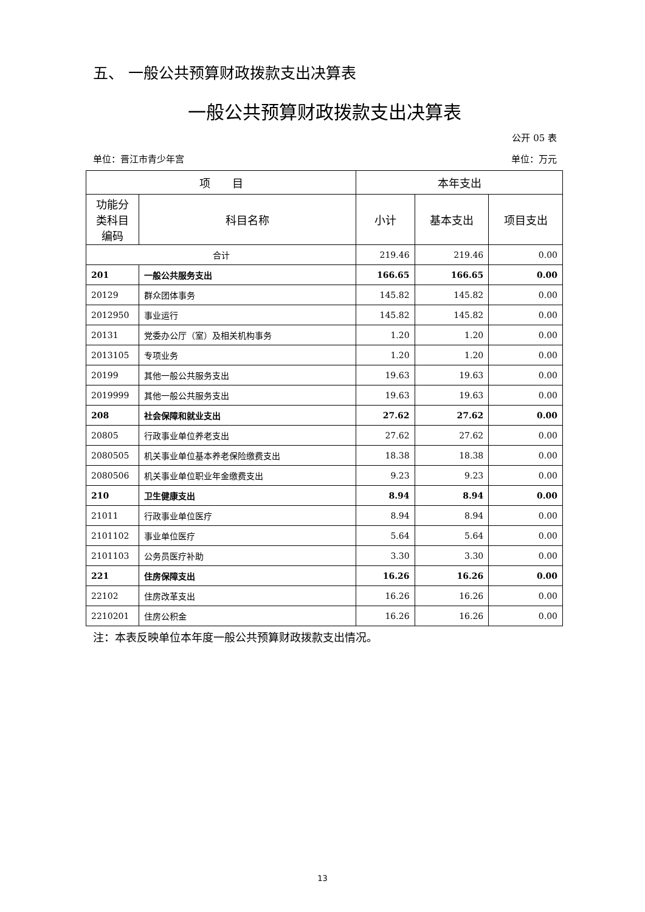五、 一般公共预算财政拨款支出决算表
一般公共预算财政拨款支出决算表
公开 05 表
单位：晋江市青少年宫 单位：万元
| 项 目 | | 本年支出 | | |
| --- | --- | --- | --- | --- |
| 功能分类科目编码 | 科目名称 | 小计 | 基本支出 | 项目支出 |
| 合计 | | 219.46 | 219.46 | 0.00 |
| 201 | 一般公共服务支出 | 166.65 | 166.65 | 0.00 |
| 20129 | 群众团体事务 | 145.82 | 145.82 | 0.00 |
| 2012950 | 事业运行 | 145.82 | 145.82 | 0.00 |
| 20131 | 党委办公厅（室）及相关机构事务 | 1.20 | 1.20 | 0.00 |
| 2013105 | 专项业务 | 1.20 | 1.20 | 0.00 |
| 20199 | 其他一般公共服务支出 | 19.63 | 19.63 | 0.00 |
| 2019999 | 其他一般公共服务支出 | 19.63 | 19.63 | 0.00 |
| 208 | 社会保障和就业支出 | 27.62 | 27.62 | 0.00 |
| 20805 | 行政事业单位养老支出 | 27.62 | 27.62 | 0.00 |
| 2080505 | 机关事业单位基本养老保险缴费支出 | 18.38 | 18.38 | 0.00 |
| 2080506 | 机关事业单位职业年金缴费支出 | 9.23 | 9.23 | 0.00 |
| 210 | 卫生健康支出 | 8.94 | 8.94 | 0.00 |
| 21011 | 行政事业单位医疗 | 8.94 | 8.94 | 0.00 |
| 2101102 | 事业单位医疗 | 5.64 | 5.64 | 0.00 |
| 2101103 | 公务员医疗补助 | 3.30 | 3.30 | 0.00 |
| 221 | 住房保障支出 | 16.26 | 16.26 | 0.00 |
| 22102 | 住房改革支出 | 16.26 | 16.26 | 0.00 |
| 2210201 | 住房公积金 | 16.26 | 16.26 | 0.00 |
注：本表反映单位本年度一般公共预算财政拨款支出情况。
13